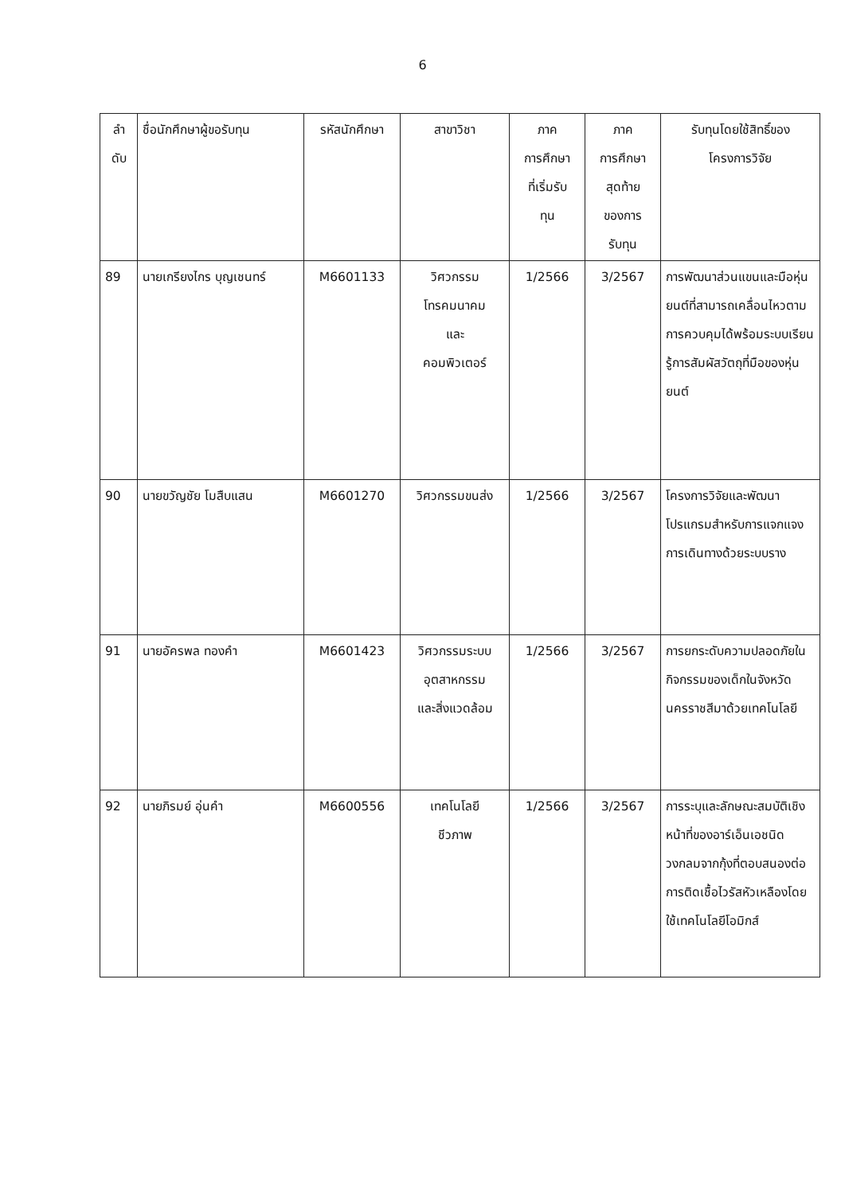6
| ลำ ดับ | ชื่อนักศึกษาผู้ขอรับทุน | รหัสนักศึกษา | สาขาวิชา | ภาค การศึกษา ที่เริ่มรับ ทุน | ภาค การศึกษา สุดท้าย ของการ รับทุน | รับทุนโดยใช้สิทธิ์ของ โครงการวิจัย |
| --- | --- | --- | --- | --- | --- | --- |
| 89 | นายเกรียงไกร บุญเชนทร์ | M6601133 | วิศวกรรม โทรคมนาคม และ คอมพิวเตอร์ | 1/2566 | 3/2567 | การพัฒนาส่วนแขนและมือหุ่นยนต์ที่สามารถเคลื่อนไหวตามการควบคุมได้พร้อมระบบเรียนรู้การสัมผัสวัตถุที่มือของหุ่นยนต์ |
| 90 | นายขวัญชัย โมสืบแสน | M6601270 | วิศวกรรมขนส่ง | 1/2566 | 3/2567 | โครงการวิจัยและพัฒนาโปรแกรมสำหรับการแจกแจงการเดินทางด้วยระบบราง |
| 91 | นายอัครพล ทองคำ | M6601423 | วิศวกรรมระบบ อุตสาหกรรม และสิ่งแวดล้อม | 1/2566 | 3/2567 | การยกระดับความปลอดภัยในกิจกรรมของเด็กในจังหวัดนครราชสีมาด้วยเทคโนโลยี |
| 92 | นายภิรมย์ อุ่นคำ | M6600556 | เทคโนโลยี ชีวภาพ | 1/2566 | 3/2567 | การระบุและลักษณะสมบัติเชิงหน้าที่ของอาร์เอ็นเอชนิดวงกลมจากกุ้งที่ตอบสนองต่อการติดเชื้อไวรัสหัวเหลืองโดยใช้เทคโนโลยีโอมิกส์ |